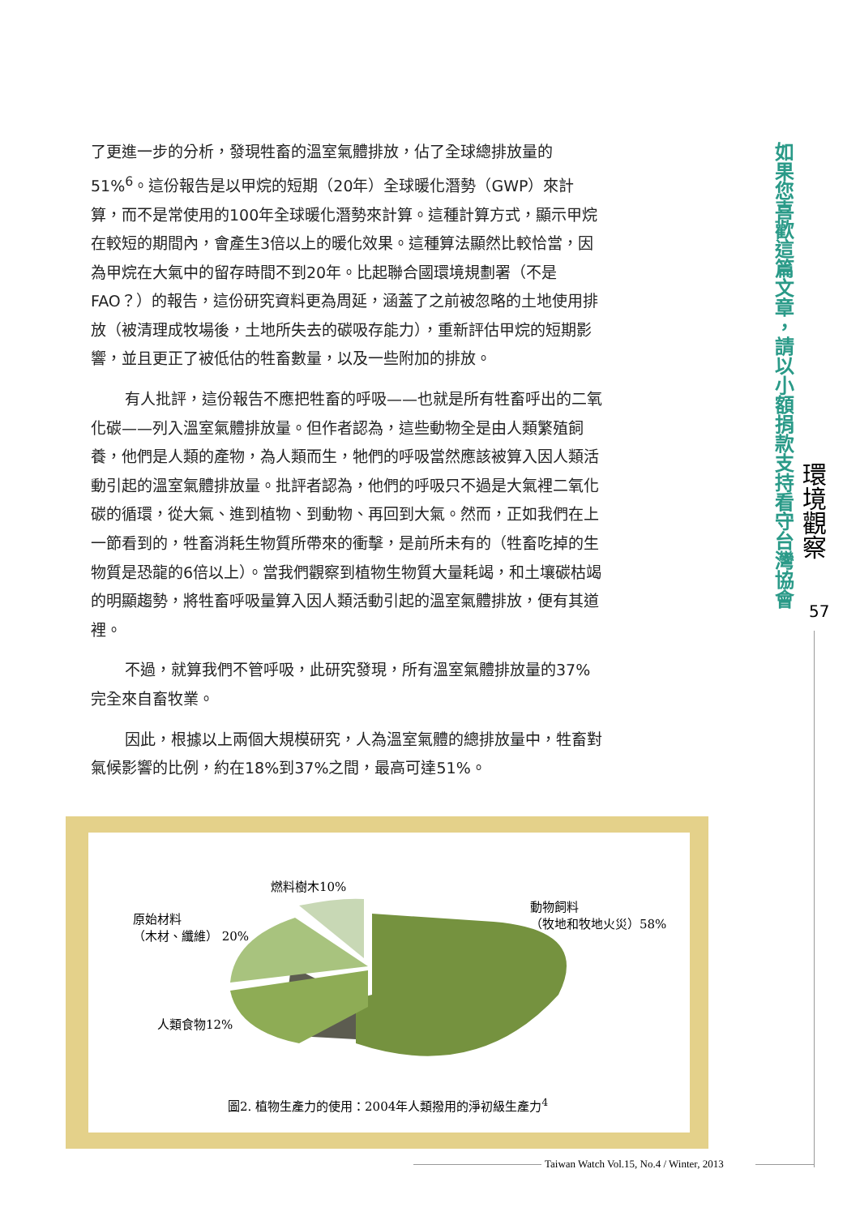了更進一步的分析，發現牲畜的溫室氣體排放，佔了全球總排放量的51%<sup>6</sup>。這份報告是以甲烷的短期（20年）全球暖化潛勢（GWP）來計算，而不是常使用的100年全球暖化潛勢來計算。這種計算方式，顯示甲烷在較短的期間內，會產生3倍以上的暖化效果。這種算法顯然比較恰當，因為甲烷在大氣中的留存時間不到20年。比起聯合國環境規劃署（不是FAO？）的報告，這份研究資料更為周延，涵蓋了之前被忽略的土地使用排放（被清理成牧場後，土地所失去的碳吸存能力），重新評估甲烷的短期影響，並且更正了被低估的牲畜數量，以及一些附加的排放。
有人批評，這份報告不應把牲畜的呼吸——也就是所有牲畜呼出的二氧化碳——列入溫室氣體排放量。但作者認為，這些動物全是由人類繁殖飼養，他們是人類的產物，為人類而生，牠們的呼吸當然應該被算入因人類活動引起的溫室氣體排放量。批評者認為，他們的呼吸只不過是大氣裡二氧化碳的循環，從大氣、進到植物、到動物、再回到大氣。然而，正如我們在上一節看到的，牲畜消耗生物質所帶來的衝擊，是前所未有的（牲畜吃掉的生物質是恐龍的6倍以上）。當我們觀察到植物生物質大量耗竭，和土壤碳枯竭的明顯趨勢，將牲畜呼吸量算入因人類活動引起的溫室氣體排放，便有其道裡。
不過，就算我們不管呼吸，此研究發現，所有溫室氣體排放量的37%完全來自畜牧業。
因此，根據以上兩個大規模研究，人為溫室氣體的總排放量中，牲畜對氣候影響的比例，約在18%到37%之間，最高可達51%。
如果您喜歡這篇文章，請以小額捐款支持看守台灣協會
環境觀察
57
燃料樹木10%
原始材料
（木材、纖維） 20%
動物飼料
（牧地和牧地火災）58%
人類食物12%
圖2. 植物生產力的使用：2004年人類撥用的淨初級生產力<sup>4</sup>
Taiwan Watch Vol.15, No.4 / Winter, 2013